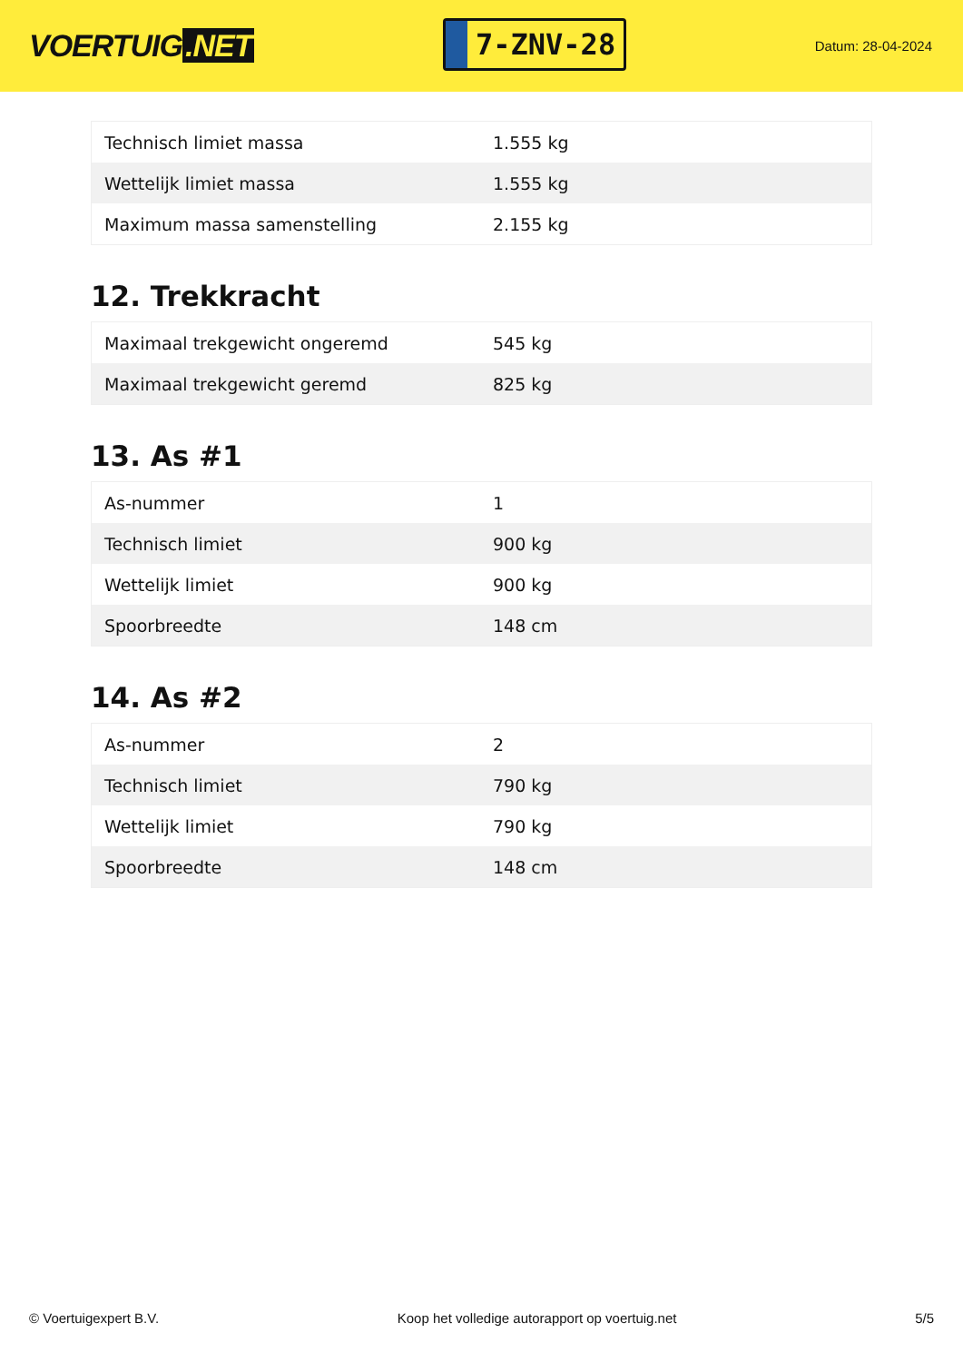VOERTUIG.NET
7-ZNV-28
Datum: 28-04-2024
| Technisch limiet massa | 1.555 kg |
| Wettelijk limiet massa | 1.555 kg |
| Maximum massa samenstelling | 2.155 kg |
12. Trekkracht
| Maximaal trekgewicht ongeremd | 545 kg |
| Maximaal trekgewicht geremd | 825 kg |
13. As #1
| As-nummer | 1 |
| Technisch limiet | 900 kg |
| Wettelijk limiet | 900 kg |
| Spoorbreedte | 148 cm |
14. As #2
| As-nummer | 2 |
| Technisch limiet | 790 kg |
| Wettelijk limiet | 790 kg |
| Spoorbreedte | 148 cm |
© Voertuigexpert B.V. Koop het volledige autorapport op voertuig.net 5/5